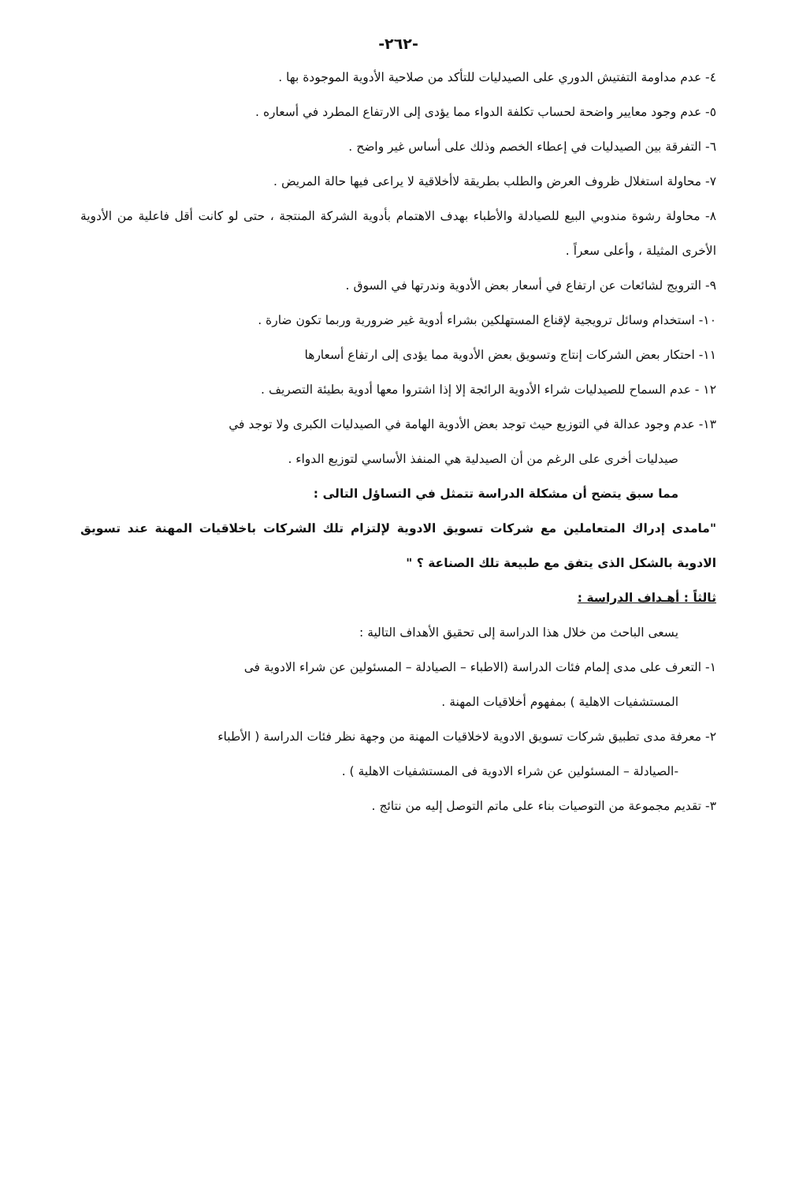-٢٦٢-
٤- عدم مداومة التفتيش الدوري على الصيدليات للتأكد من صلاحية الأدوية الموجودة بها .
٥- عدم وجود معايير واضحة لحساب تكلفة الدواء مما يؤدى إلى الارتفاع المطرد في أسعاره .
٦- التفرقة بين الصيدليات في إعطاء الخصم وذلك على أساس غير واضح .
٧- محاولة استغلال ظروف العرض والطلب بطريقة لاأخلاقية لا يراعى فيها حالة المريض .
٨- محاولة رشوة مندوبي البيع للصيادلة والأطباء بهدف الاهتمام بأدوية الشركة المنتجة ، حتى لو كانت أقل فاعلية من الأدوية الأخرى المثيلة ، وأعلى سعراً .
٩- الترويج لشائعات عن ارتفاع في أسعار بعض الأدوية وندرتها في السوق .
١٠- استخدام وسائل ترويجية لإقناع المستهلكين بشراء أدوية غير ضرورية وربما تكون ضارة .
١١- احتكار بعض الشركات إنتاج وتسويق بعض الأدوية مما يؤدى إلى ارتفاع أسعارها
١٢ - عدم السماح للصيدليات شراء الأدوية الرائجة إلا إذا اشتروا معها أدوية بطيئة التصريف .
١٣- عدم وجود عدالة في التوزيع حيث توجد بعض الأدوية الهامة في الصيدليات الكبرى ولا توجد في
صيدليات أخرى على الرغم من أن الصيدلية هي المنفذ الأساسي لتوزيع الدواء .
مما سبق يتضح أن مشكلة الدراسة تتمثل في التساؤل التالى :
"مامدى إدراك المتعاملين مع شركات تسويق الادوية لإلتزام تلك الشركات باخلاقيات المهنة عند تسويق الادوية بالشكل الذى يتفق مع طبيعة تلك الصناعة ؟ "
ثالثاً : أهـداف الدراسة :
يسعى الباحث من خلال هذا الدراسة إلى تحقيق الأهداف التالية :
١- التعرف على مدى إلمام فئات الدراسة (الاطباء – الصيادلة – المسئولين عن شراء الادوية فى
المستشفيات الاهلية ) بمفهوم أخلاقيات المهنة .
٢- معرفة مدى تطبيق شركات تسويق الادوية لاخلاقيات المهنة من وجهة نظر فئات الدراسة ( الأطباء
-الصيادلة – المسئولين عن شراء الادوية فى المستشفيات الاهلية ) .
٣- تقديم مجموعة من التوصيات بناء على ماتم التوصل إليه من نتائج .